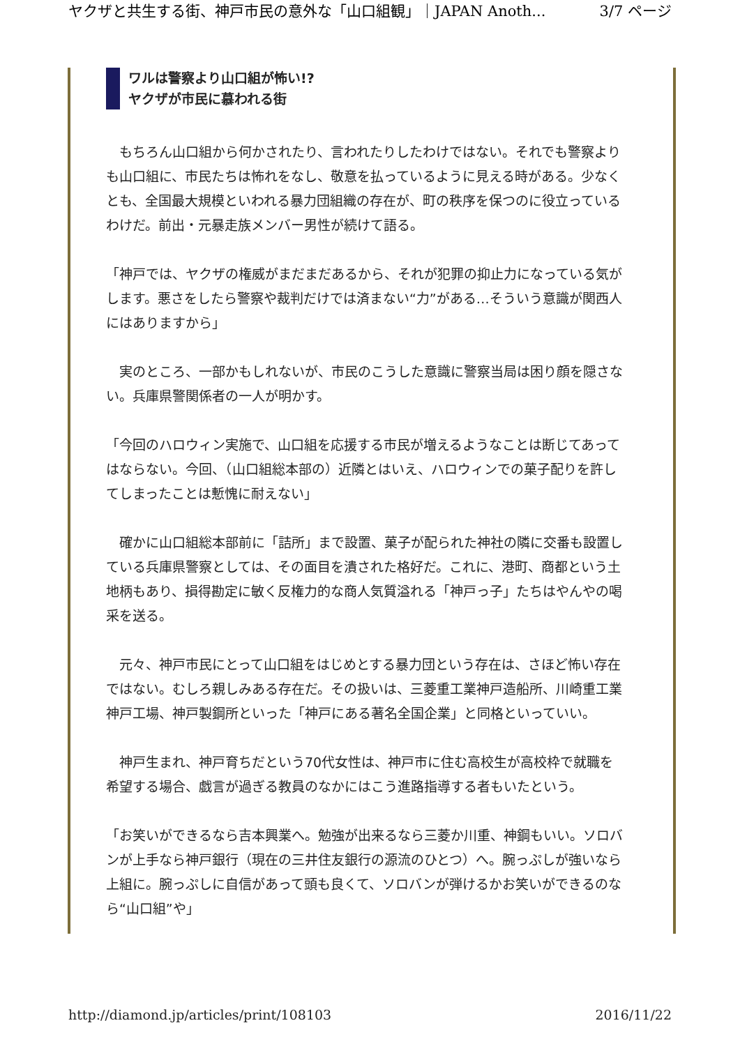ヤクザと共生する街、神戸市民の意外な「山口組観」｜JAPAN Anoth... 3/7 ページ
ワルは警察より山口組が怖い!?
ヤクザが市民に慕われる街
　もちろん山口組から何かされたり、言われたりしたわけではない。それでも警察よりも山口組に、市民たちは怖れをなし、敬意を払っているように見える時がある。少なくとも、全国最大規模といわれる暴力団組織の存在が、町の秩序を保つのに役立っているわけだ。前出・元暴走族メンバー男性が続けて語る。
「神戸では、ヤクザの権威がまだまだあるから、それが犯罪の抑止力になっている気がします。悪さをしたら警察や裁判だけでは済まない“力”がある…そういう意識が関西人にはありますから」
　実のところ、一部かもしれないが、市民のこうした意識に警察当局は困り顔を隠さない。兵庫県警関係者の一人が明かす。
「今回のハロウィン実施で、山口組を応援する市民が増えるようなことは断じてあってはならない。今回、（山口組総本部の）近隣とはいえ、ハロウィンでの菓子配りを許してしまったことは慙愧に耐えない」
　確かに山口組総本部前に「詰所」まで設置、菓子が配られた神社の隣に交番も設置している兵庫県警察としては、その面目を潰された格好だ。これに、港町、商都という土地柄もあり、損得勘定に敏く反権力的な商人気質溢れる「神戸っ子」たちはやんやの喝采を送る。
　元々、神戸市民にとって山口組をはじめとする暴力団という存在は、さほど怖い存在ではない。むしろ親しみある存在だ。その扱いは、三菱重工業神戸造船所、川崎重工業神戸工場、神戸製鋼所といった「神戸にある著名全国企業」と同格といっていい。
　神戸生まれ、神戸育ちだという70代女性は、神戸市に住む高校生が高校枠で就職を希望する場合、戯言が過ぎる教員のなかにはこう進路指導する者もいたという。
「お笑いができるなら吉本興業へ。勉強が出来るなら三菱か川重、神鋼もいい。ソロバンが上手なら神戸銀行（現在の三井住友銀行の源流のひとつ）へ。腕っぷしが強いなら上組に。腕っぷしに自信があって頭も良くて、ソロバンが弾けるかお笑いができるのなら“山口組”や」
http://diamond.jp/articles/print/108103 2016/11/22